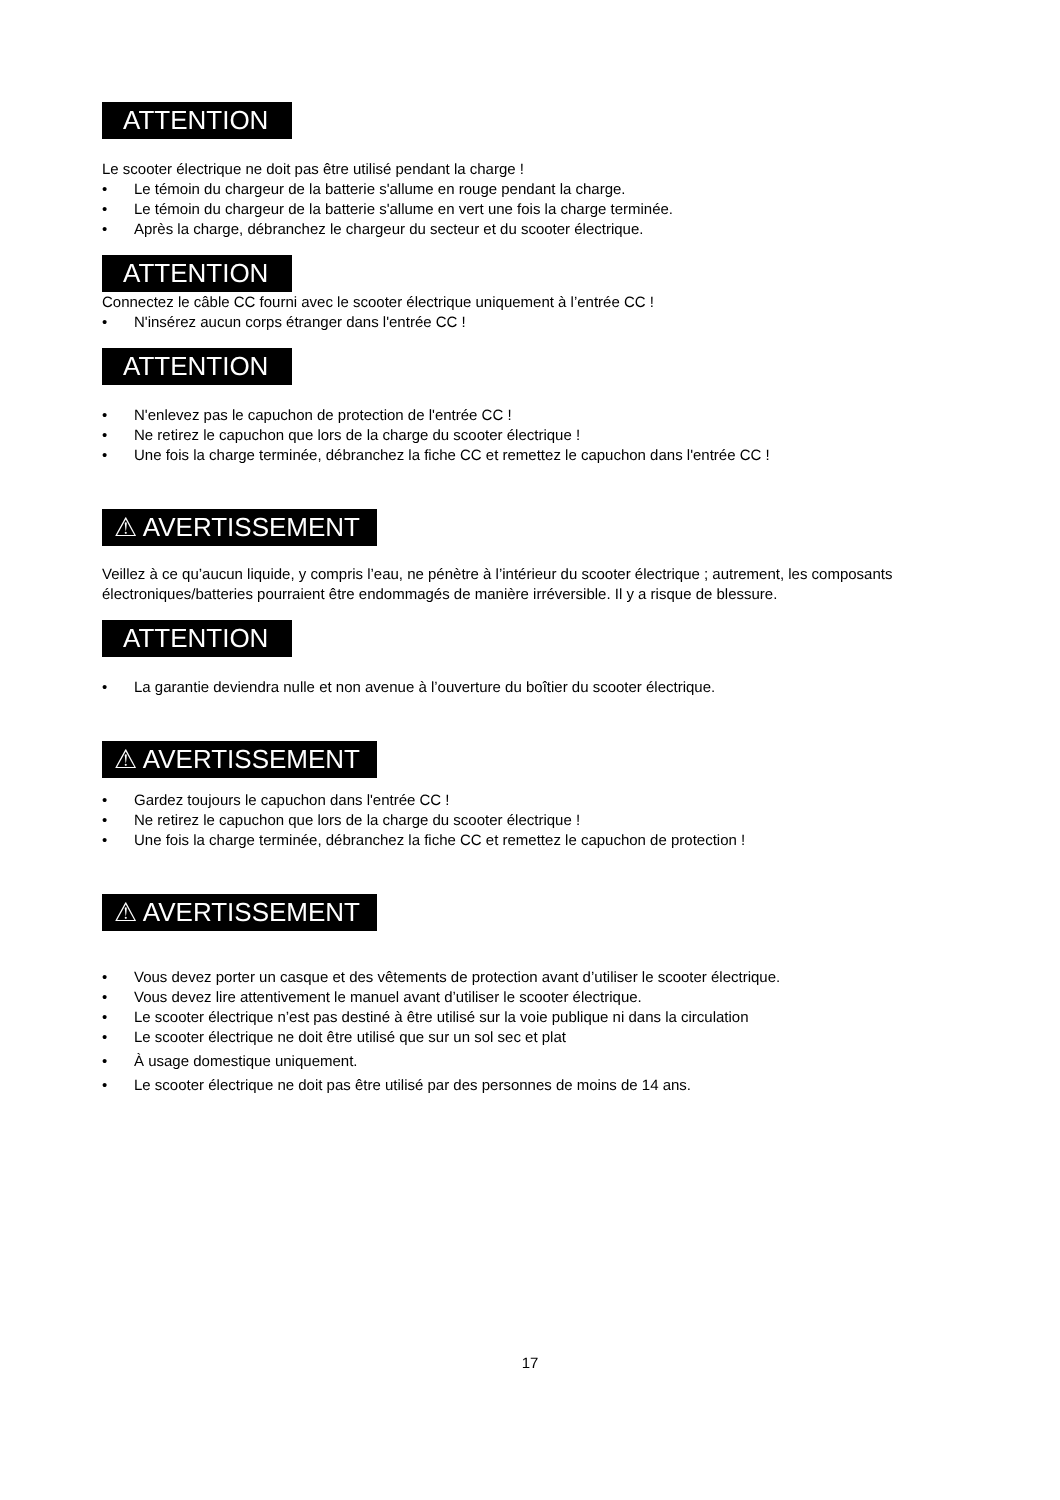ATTENTION
Le scooter électrique ne doit pas être utilisé pendant la charge !
• Le témoin du chargeur de la batterie s'allume en rouge pendant la charge.
• Le témoin du chargeur de la batterie s'allume en vert une fois la charge terminée.
• Après la charge, débranchez le chargeur du secteur et du scooter électrique.
ATTENTION
Connectez le câble CC fourni avec le scooter électrique uniquement à l’entrée CC !
• N'insérez aucun corps étranger dans l'entrée CC !
ATTENTION
• N'enlevez pas le capuchon de protection de l'entrée CC !
• Ne retirez le capuchon que lors de la charge du scooter électrique !
• Une fois la charge terminée, débranchez la fiche CC et remettez le capuchon dans l'entrée CC !
⚠ AVERTISSEMENT
Veillez à ce qu’aucun liquide, y compris l’eau, ne pénètre à l’intérieur du scooter électrique ; autrement, les composants électroniques/batteries pourraient être endommagés de manière irréversible. Il y a risque de blessure.
ATTENTION
• La garantie deviendra nulle et non avenue à l’ouverture du boîtier du scooter électrique.
⚠ AVERTISSEMENT
• Gardez toujours le capuchon dans l'entrée CC !
• Ne retirez le capuchon que lors de la charge du scooter électrique !
• Une fois la charge terminée, débranchez la fiche CC et remettez le capuchon de protection !
⚠ AVERTISSEMENT
• Vous devez porter un casque et des vêtements de protection avant d’utiliser le scooter électrique.
• Vous devez lire attentivement le manuel avant d’utiliser le scooter électrique.
• Le scooter électrique n’est pas destiné à être utilisé sur la voie publique ni dans la circulation
• Le scooter électrique ne doit être utilisé que sur un sol sec et plat
• À usage domestique uniquement.
• Le scooter électrique ne doit pas être utilisé par des personnes de moins de 14 ans.
17